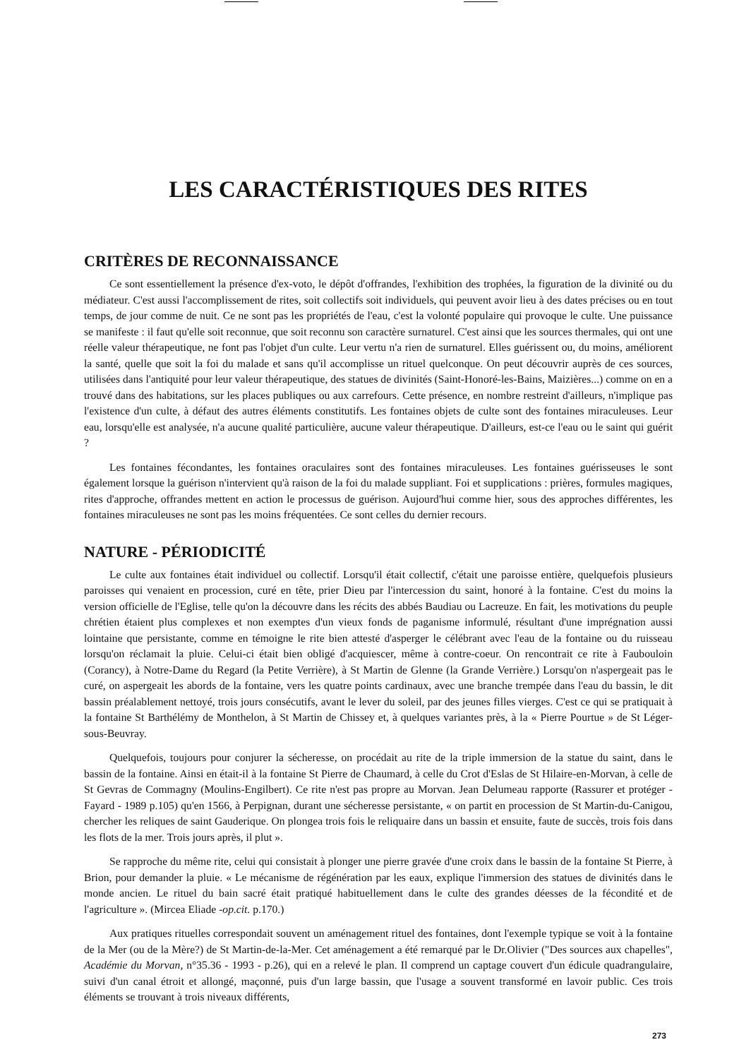LES CARACTÉRISTIQUES DES RITES
CRITÈRES DE RECONNAISSANCE
Ce sont essentiellement la présence d'ex-voto, le dépôt d'offrandes, l'exhibition des trophées, la figuration de la divinité ou du médiateur. C'est aussi l'accomplissement de rites, soit collectifs soit individuels, qui peuvent avoir lieu à des dates précises ou en tout temps, de jour comme de nuit. Ce ne sont pas les propriétés de l'eau, c'est la volonté populaire qui provoque le culte. Une puissance se manifeste : il faut qu'elle soit reconnue, que soit reconnu son caractère surnaturel. C'est ainsi que les sources thermales, qui ont une réelle valeur thérapeutique, ne font pas l'objet d'un culte. Leur vertu n'a rien de surnaturel. Elles guérissent ou, du moins, améliorent la santé, quelle que soit la foi du malade et sans qu'il accomplisse un rituel quelconque. On peut découvrir auprès de ces sources, utilisées dans l'antiquité pour leur valeur thérapeutique, des statues de divinités (Saint-Honoré-les-Bains, Maizières...) comme on en a trouvé dans des habitations, sur les places publiques ou aux carrefours. Cette présence, en nombre restreint d'ailleurs, n'implique pas l'existence d'un culte, à défaut des autres éléments constitutifs. Les fontaines objets de culte sont des fontaines miraculeuses. Leur eau, lorsqu'elle est analysée, n'a aucune qualité particulière, aucune valeur thérapeutique. D'ailleurs, est-ce l'eau ou le saint qui guérit ?
Les fontaines fécondantes, les fontaines oraculaires sont des fontaines miraculeuses. Les fontaines guérisseuses le sont également lorsque la guérison n'intervient qu'à raison de la foi du malade suppliant. Foi et supplications : prières, formules magiques, rites d'approche, offrandes mettent en action le processus de guérison. Aujourd'hui comme hier, sous des approches différentes, les fontaines miraculeuses ne sont pas les moins fréquentées. Ce sont celles du dernier recours.
NATURE - PÉRIODICITÉ
Le culte aux fontaines était individuel ou collectif. Lorsqu'il était collectif, c'était une paroisse entière, quelquefois plusieurs paroisses qui venaient en procession, curé en tête, prier Dieu par l'intercession du saint, honoré à la fontaine. C'est du moins la version officielle de l'Eglise, telle qu'on la découvre dans les récits des abbés Baudiau ou Lacreuze. En fait, les motivations du peuple chrétien étaient plus complexes et non exemptes d'un vieux fonds de paganisme informulé, résultant d'une imprégnation aussi lointaine que persistante, comme en témoigne le rite bien attesté d'asperger le célébrant avec l'eau de la fontaine ou du ruisseau lorsqu'on réclamait la pluie. Celui-ci était bien obligé d'acquiescer, même à contre-coeur. On rencontrait ce rite à Faubouloin (Corancy), à Notre-Dame du Regard (la Petite Verrière), à St Martin de Glenne (la Grande Verrière.) Lorsqu'on n'aspergeait pas le curé, on aspergeait les abords de la fontaine, vers les quatre points cardinaux, avec une branche trempée dans l'eau du bassin, le dit bassin préalablement nettoyé, trois jours consécutifs, avant le lever du soleil, par des jeunes filles vierges. C'est ce qui se pratiquait à la fontaine St Barthélémy de Monthelon, à St Martin de Chissey et, à quelques variantes près, à la « Pierre Pourtue » de St Léger-sous-Beuvray.
Quelquefois, toujours pour conjurer la sécheresse, on procédait au rite de la triple immersion de la statue du saint, dans le bassin de la fontaine. Ainsi en était-il à la fontaine St Pierre de Chaumard, à celle du Crot d'Eslas de St Hilaire-en-Morvan, à celle de St Gevras de Commagny (Moulins-Engilbert). Ce rite n'est pas propre au Morvan. Jean Delumeau rapporte (Rassurer et protéger - Fayard - 1989 p.105) qu'en 1566, à Perpignan, durant une sécheresse persistante, « on partit en procession de St Martin-du-Canigou, chercher les reliques de saint Gauderique. On plongea trois fois le reliquaire dans un bassin et ensuite, faute de succès, trois fois dans les flots de la mer. Trois jours après, il plut ».
Se rapproche du même rite, celui qui consistait à plonger une pierre gravée d'une croix dans le bassin de la fontaine St Pierre, à Brion, pour demander la pluie. « Le mécanisme de régénération par les eaux, explique l'immersion des statues de divinités dans le monde ancien. Le rituel du bain sacré était pratiqué habituellement dans le culte des grandes déesses de la fécondité et de l'agriculture ». (Mircea Eliade -op.cit. p.170.)
Aux pratiques rituelles correspondait souvent un aménagement rituel des fontaines, dont l'exemple typique se voit à la fontaine de la Mer (ou de la Mère?) de St Martin-de-la-Mer. Cet aménagement a été remarqué par le Dr.Olivier ("Des sources aux chapelles", Académie du Morvan, n°35.36 - 1993 - p.26), qui en a relevé le plan. Il comprend un captage couvert d'un édicule quadrangulaire, suivi d'un canal étroit et allongé, maçonné, puis d'un large bassin, que l'usage a souvent transformé en lavoir public. Ces trois éléments se trouvant à trois niveaux différents,
273